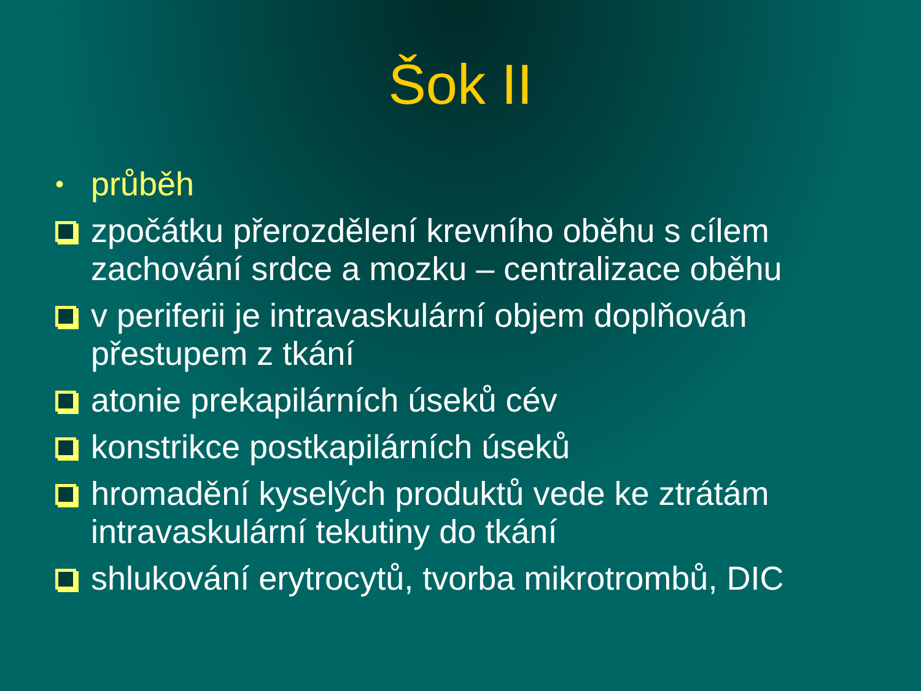Šok II
•
průběh
zpočátku přerozdělení krevního oběhu s cílem zachování srdce a mozku – centralizace oběhu
v periferii je intravaskulární objem doplňován přestupem z tkání
atonie prekapilárních úseků cév
konstrikce postkapilárních úseků
hromadění kyselých produktů vede ke ztrátám intravaskulární tekutiny do tkání
shlukování erytrocytů, tvorba mikrotrombů, DIC